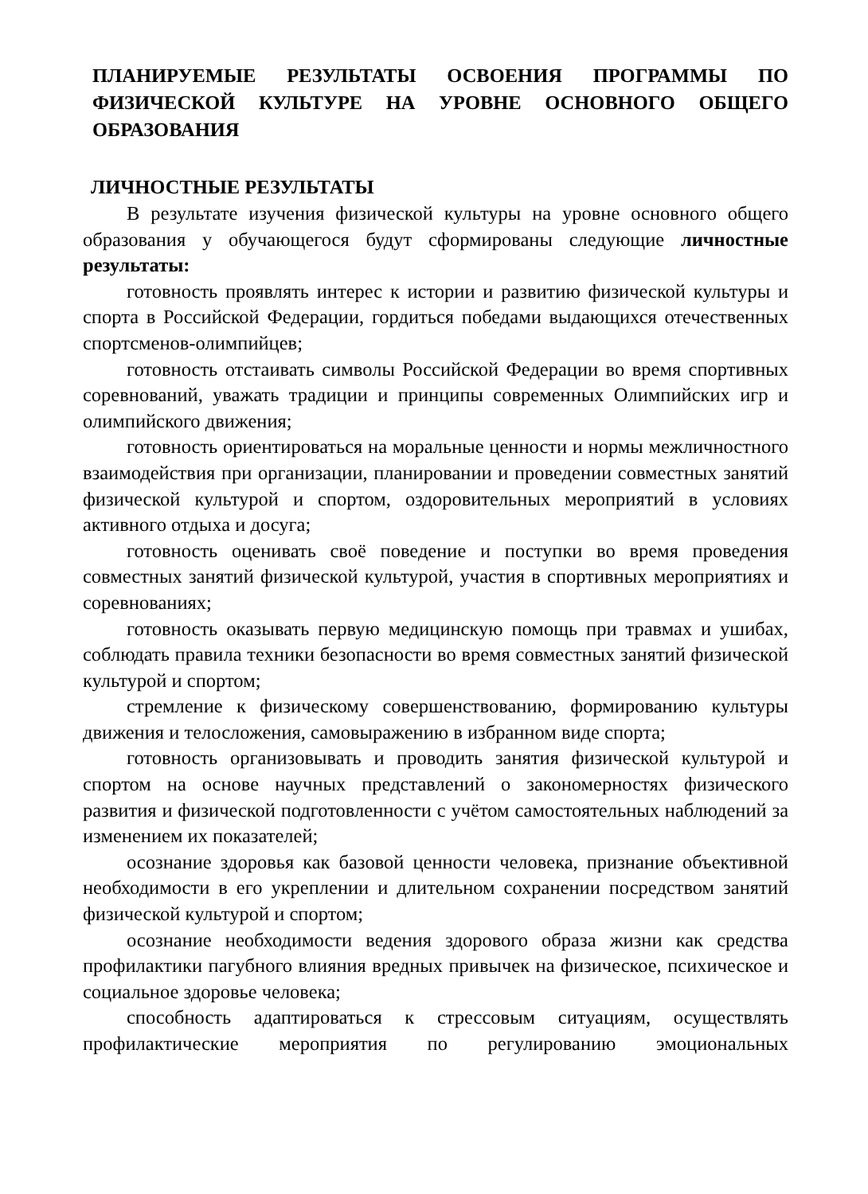ПЛАНИРУЕМЫЕ РЕЗУЛЬТАТЫ ОСВОЕНИЯ ПРОГРАММЫ ПО ФИЗИЧЕСКОЙ КУЛЬТУРЕ НА УРОВНЕ ОСНОВНОГО ОБЩЕГО ОБРАЗОВАНИЯ
ЛИЧНОСТНЫЕ РЕЗУЛЬТАТЫ
В результате изучения физической культуры на уровне основного общего образования у обучающегося будут сформированы следующие личностные результаты:
готовность проявлять интерес к истории и развитию физической культуры и спорта в Российской Федерации, гордиться победами выдающихся отечественных спортсменов-олимпийцев;
готовность отстаивать символы Российской Федерации во время спортивных соревнований, уважать традиции и принципы современных Олимпийских игр и олимпийского движения;
готовность ориентироваться на моральные ценности и нормы межличностного взаимодействия при организации, планировании и проведении совместных занятий физической культурой и спортом, оздоровительных мероприятий в условиях активного отдыха и досуга;
готовность оценивать своё поведение и поступки во время проведения совместных занятий физической культурой, участия в спортивных мероприятиях и соревнованиях;
готовность оказывать первую медицинскую помощь при травмах и ушибах, соблюдать правила техники безопасности во время совместных занятий физической культурой и спортом;
стремление к физическому совершенствованию, формированию культуры движения и телосложения, самовыражению в избранном виде спорта;
готовность организовывать и проводить занятия физической культурой и спортом на основе научных представлений о закономерностях физического развития и физической подготовленности с учётом самостоятельных наблюдений за изменением их показателей;
осознание здоровья как базовой ценности человека, признание объективной необходимости в его укреплении и длительном сохранении посредством занятий физической культурой и спортом;
осознание необходимости ведения здорового образа жизни как средства профилактики пагубного влияния вредных привычек на физическое, психическое и социальное здоровье человека;
способность адаптироваться к стрессовым ситуациям, осуществлять профилактические мероприятия по регулированию эмоциональных